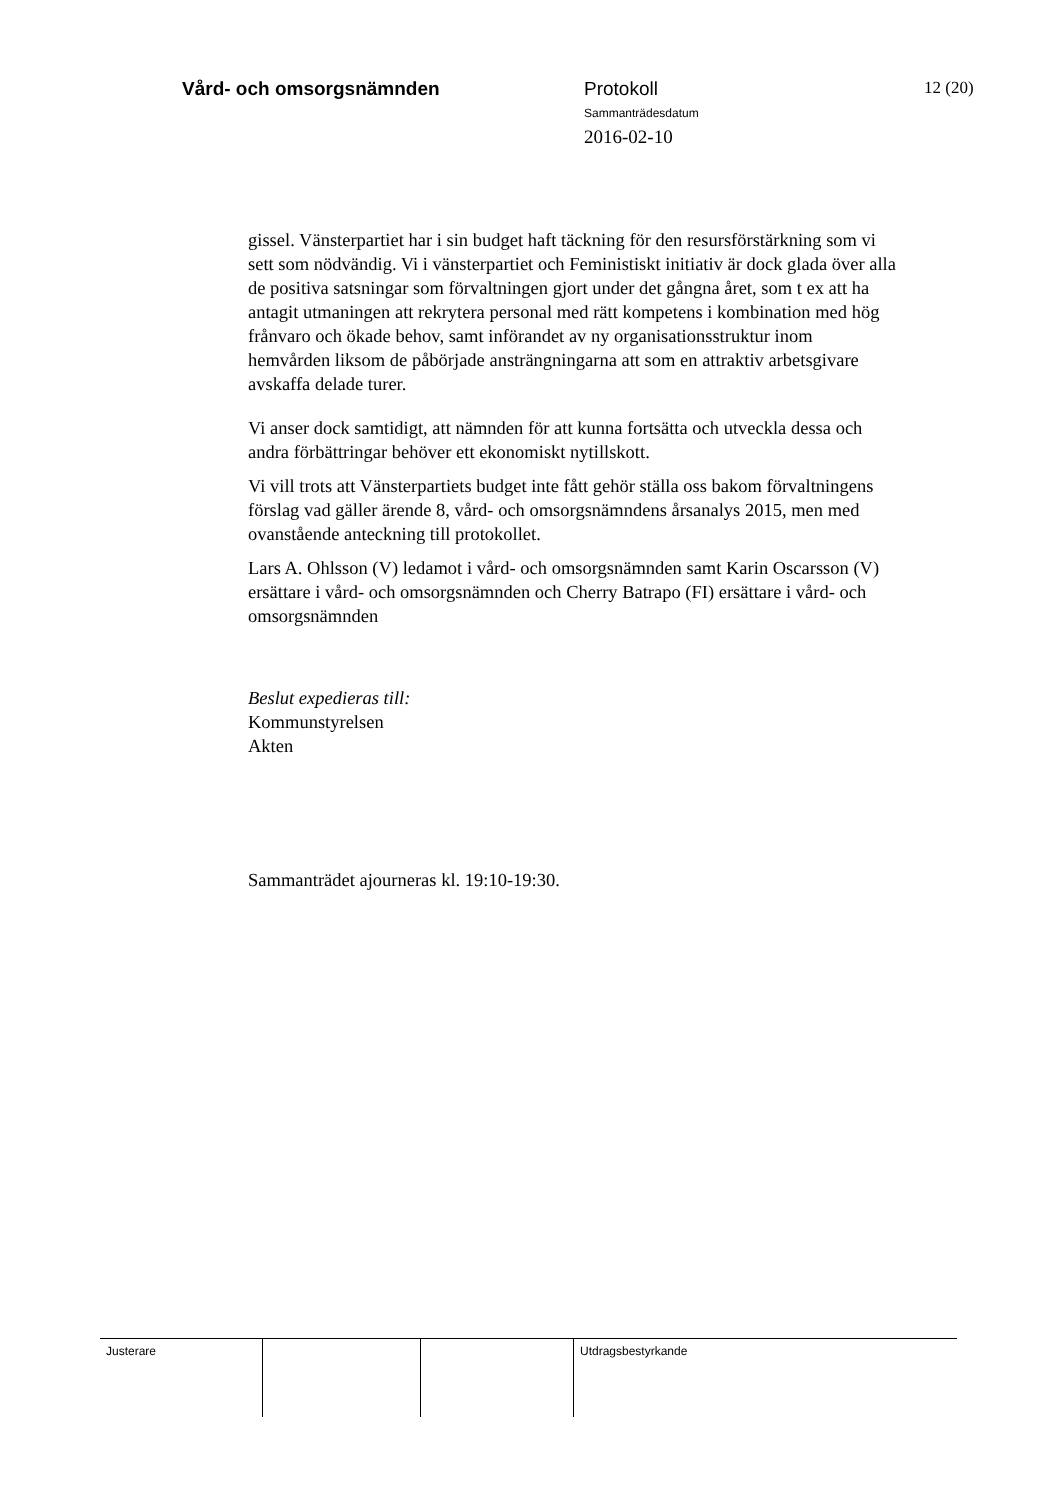Vård- och omsorgsnämnden Protokoll
Sammanträdesdatum
2016-02-10
12 (20)
gissel. Vänsterpartiet har i sin budget haft täckning för den resursförstärkning som vi sett som nödvändig. Vi i vänsterpartiet och Feministiskt initiativ är dock glada över alla de positiva satsningar som förvaltningen gjort under det gångna året, som t ex att ha antagit utmaningen att rekrytera personal med rätt kompetens i kombination med hög frånvaro och ökade behov, samt införandet av ny organisationsstruktur inom hemvården liksom de påbörjade ansträngningarna att som en attraktiv arbetsgivare avskaffa delade turer.
Vi anser dock samtidigt, att nämnden för att kunna fortsätta och utveckla dessa och andra förbättringar behöver ett ekonomiskt nytillskott.
Vi vill trots att Vänsterpartiets budget inte fått gehör ställa oss bakom förvaltningens förslag vad gäller ärende 8, vård- och omsorgsnämndens årsanalys 2015, men med ovanstående anteckning till protokollet.
Lars A. Ohlsson (V) ledamot i vård- och omsorgsnämnden samt Karin Oscarsson (V) ersättare i vård- och omsorgsnämnden och Cherry Batrapo (FI) ersättare i vård- och omsorgsnämnden
Beslut expedieras till:
Kommunstyrelsen
Akten
Sammanträdet ajourneras kl. 19:10-19:30.
| Justerare | | | Utdragsbestyrkande |